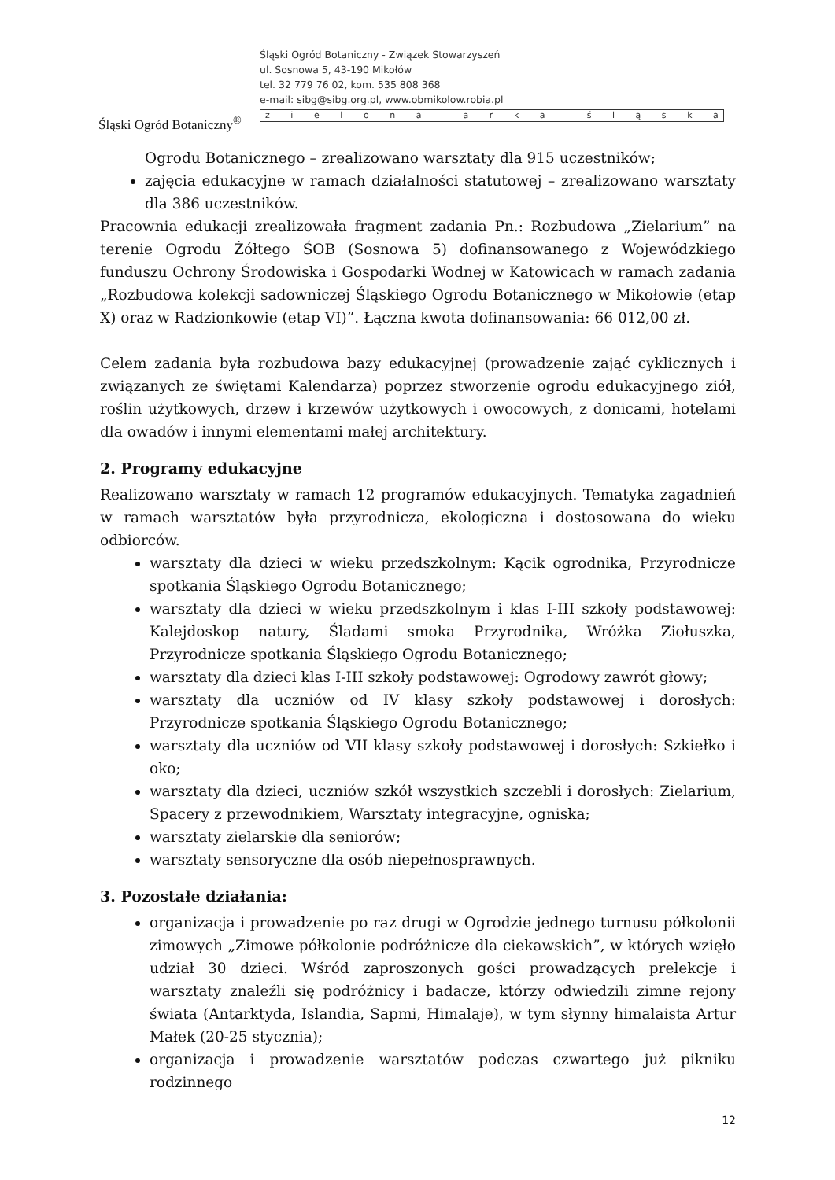Śląski Ogród Botaniczny<sup>®</sup>
Śląski Ogród Botaniczny - Związek Stowarzyszeń
ul. Sosnowa 5, 43-190 Mikołów
tel. 32 779 76 02, kom. 535 808 368
e-mail: sibg@sibg.org.pl, www.obmikolow.robia.pl
zielona arka śląska
Ogrodu Botanicznego – zrealizowano warsztaty dla 915 uczestników;
zajęcia edukacyjne w ramach działalności statutowej – zrealizowano warsztaty dla 386 uczestników.
Pracownia edukacji zrealizowała fragment zadania Pn.: Rozbudowa „Zielarium” na terenie Ogrodu Żółtego ŚOB (Sosnowa 5) dofinansowanego z Wojewódzkiego funduszu Ochrony Środowiska i Gospodarki Wodnej w Katowicach w ramach zadania „Rozbudowa kolekcji sadowniczej Śląskiego Ogrodu Botanicznego w Mikołowie (etap X) oraz w Radzionkowie (etap VI)”. Łączna kwota dofinansowania: 66 012,00 zł.
Celem zadania była rozbudowa bazy edukacyjnej (prowadzenie zająć cyklicznych i związanych ze świętami Kalendarza) poprzez stworzenie ogrodu edukacyjnego ziół, roślin użytkowych, drzew i krzewów użytkowych i owocowych, z donicami, hotelami dla owadów i innymi elementami małej architektury.
2. Programy edukacyjne
Realizowano warsztaty w ramach 12 programów edukacyjnych. Tematyka zagadnień w ramach warsztatów była przyrodnicza, ekologiczna i dostosowana do wieku odbiorców.
warsztaty dla dzieci w wieku przedszkolnym: Kącik ogrodnika, Przyrodnicze spotkania Śląskiego Ogrodu Botanicznego;
warsztaty dla dzieci w wieku przedszkolnym i klas I-III szkoły podstawowej: Kalejdoskop natury, Śladami smoka Przyrodnika, Wróżka Ziołuszka, Przyrodnicze spotkania Śląskiego Ogrodu Botanicznego;
warsztaty dla dzieci klas I-III szkoły podstawowej: Ogrodowy zawrót głowy;
warsztaty dla uczniów od IV klasy szkoły podstawowej i dorosłych: Przyrodnicze spotkania Śląskiego Ogrodu Botanicznego;
warsztaty dla uczniów od VII klasy szkoły podstawowej i dorosłych: Szkiełko i oko;
warsztaty dla dzieci, uczniów szkół wszystkich szczebli i dorosłych: Zielarium, Spacery z przewodnikiem, Warsztaty integracyjne, ogniska;
warsztaty zielarskie dla seniorów;
warsztaty sensoryczne dla osób niepełnosprawnych.
3. Pozostałe działania:
organizacja i prowadzenie po raz drugi w Ogrodzie jednego turnusu półkolonii zimowych „Zimowe półkolonie podróżnicze dla ciekawskich”, w których wzięło udział 30 dzieci. Wśród zaproszonych gości prowadzących prelekcje i warsztaty znaleźli się podróżnicy i badacze, którzy odwiedzili zimne rejony świata (Antarktyda, Islandia, Sapmi, Himalaje), w tym słynny himalaista Artur Małek (20-25 stycznia);
organizacja i prowadzenie warsztatów podczas czwartego już pikniku rodzinnego
12